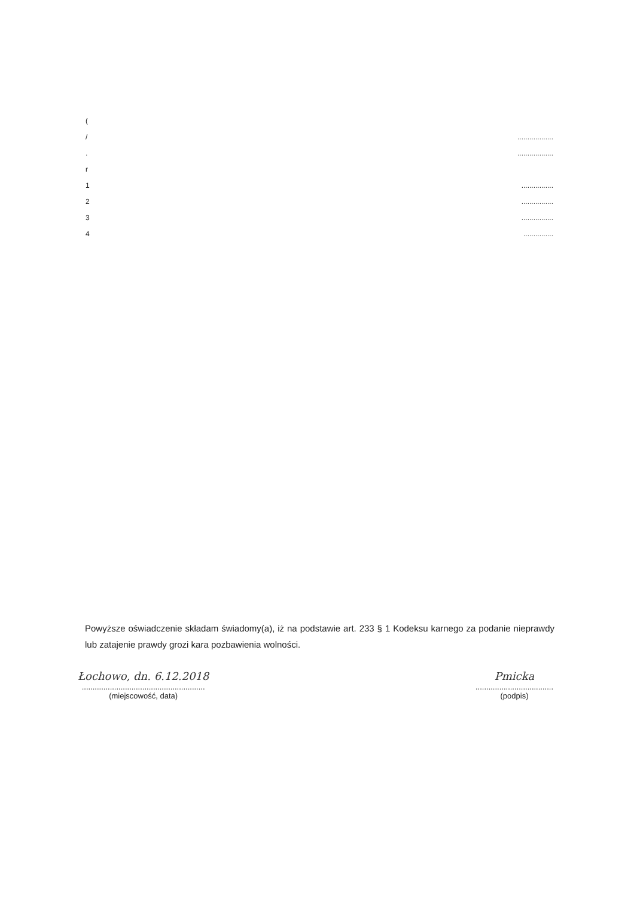(
/..................
...................
r
1................
2................
3................
4...............
Powyższe oświadczenie składam świadomy(a), iż na podstawie art. 233 § 1 Kodeksu karnego za podanie nieprawdy lub zatajenie prawdy grozi kara pozbawienia wolności.
Łochowo, dn. 6.12.2018
.........................................................
(miejscowość, data)
Pmicka
....................................
(podpis)